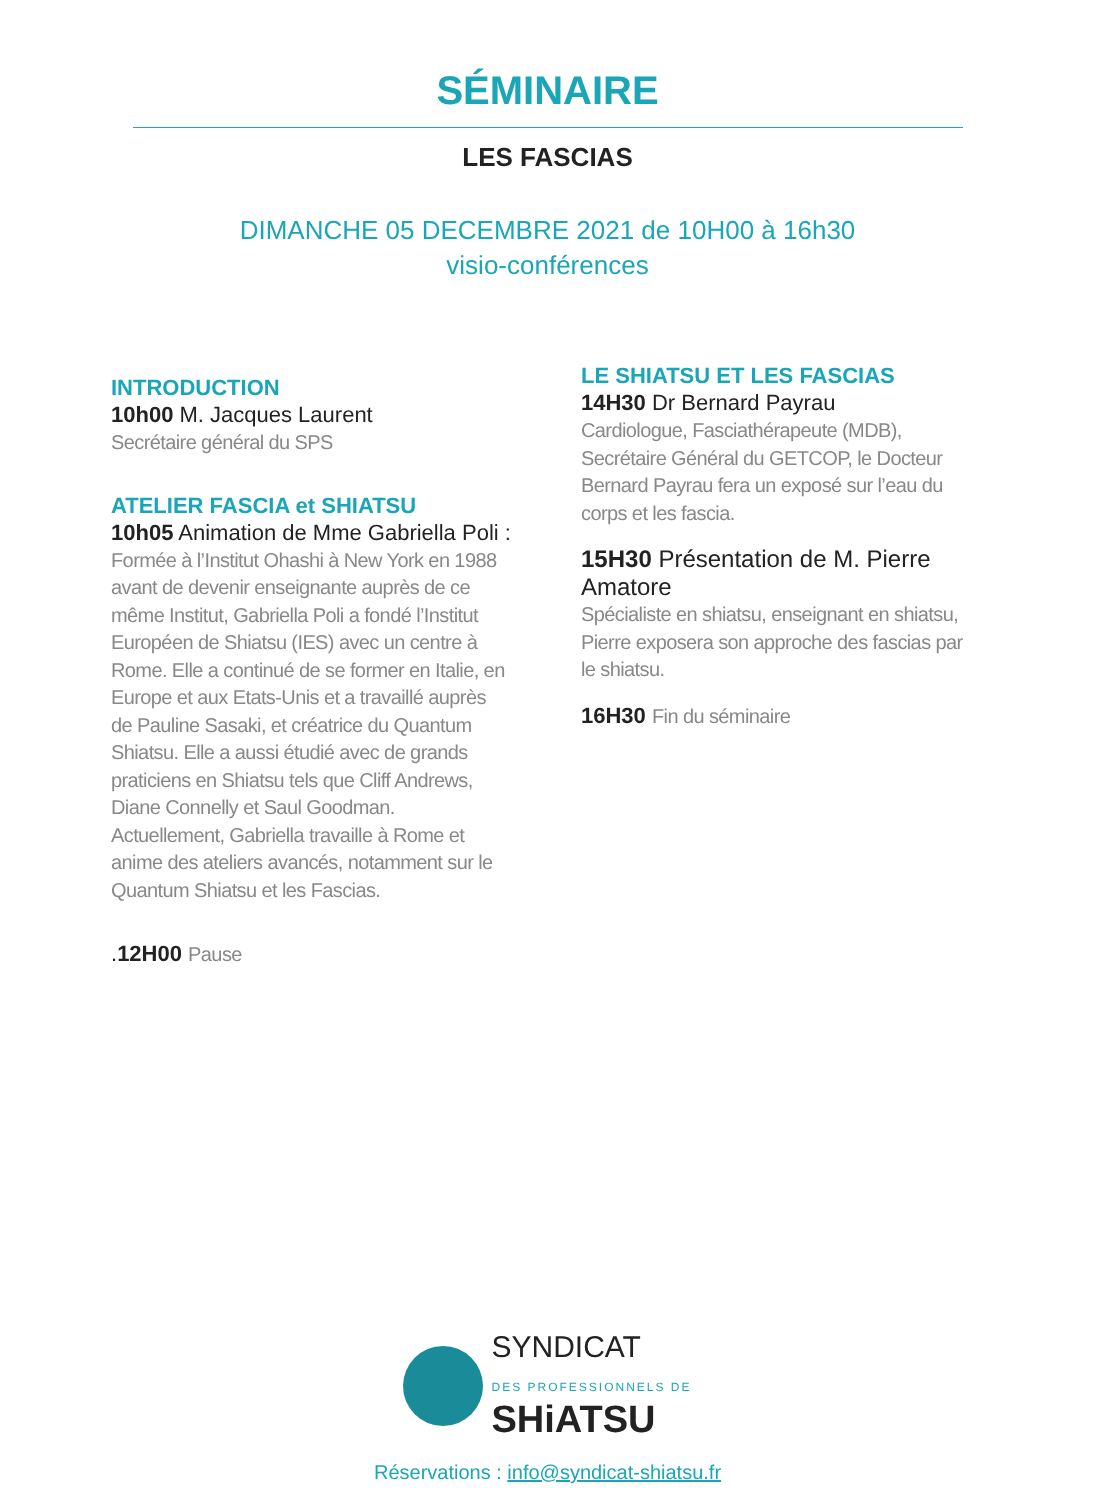SÉMINAIRE
LES FASCIAS
DIMANCHE 05 DECEMBRE 2021 de 10H00 à 16h30
visio-conférences
INTRODUCTION
10h00 M. Jacques Laurent
Secrétaire général du SPS
ATELIER FASCIA et SHIATSU
10h05 Animation de Mme Gabriella Poli :
Formée à l’Institut Ohashi à New York en 1988 avant de devenir enseignante auprès de ce même Institut, Gabriella Poli a fondé l’Institut Européen de Shiatsu (IES) avec un centre à Rome. Elle a continué de se former en Italie, en Europe et aux Etats-Unis et a travaillé auprès de Pauline Sasaki, et créatrice du Quantum Shiatsu. Elle a aussi étudié avec de grands praticiens en Shiatsu tels que Cliff Andrews, Diane Connelly et Saul Goodman. Actuellement, Gabriella travaille à Rome et anime des ateliers avancés, notamment sur le Quantum Shiatsu et les Fascias.
.12H00 Pause
LE SHIATSU ET LES FASCIAS
14H30 Dr Bernard Payrau
Cardiologue, Fasciathérapeute (MDB), Secrétaire Général du GETCOP, le Docteur Bernard Payrau fera un exposé sur l’eau du corps et les fascia.
15H30 Présentation de M. Pierre Amatore
Spécialiste en shiatsu, enseignant en shiatsu, Pierre exposera son approche des fascias par le shiatsu.
16H30 Fin du séminaire
SYNDICAT
DES PROFESSIONNELS DE
SHiATSU
Réservations : info@syndicat-shiatsu.fr